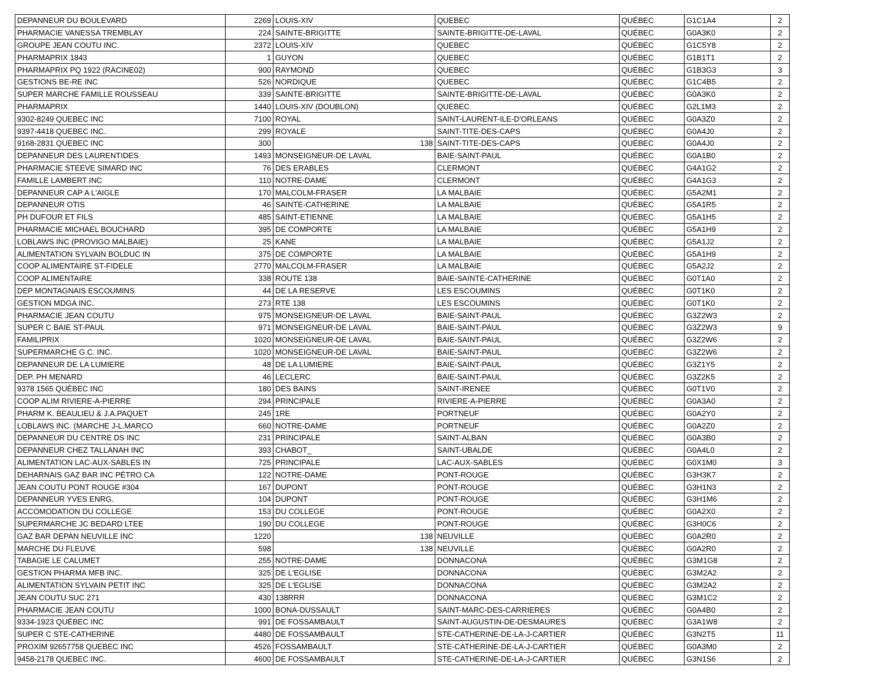| DEPANNEUR DU BOULEVARD | 2269 | LOUIS-XIV | QUEBEC | QUÉBEC | G1C1A4 | 2 |
| PHARMACIE VANESSA TREMBLAY | 224 | SAINTE-BRIGITTE | SAINTE-BRIGITTE-DE-LAVAL | QUÉBEC | G0A3K0 | 2 |
| GROUPE JEAN COUTU INC. | 2372 | LOUIS-XIV | QUEBEC | QUÉBEC | G1C5Y8 | 2 |
| PHARMAPRIX 1843 | 1 | GUYON | QUEBEC | QUÉBEC | G1B1T1 | 2 |
| PHARMAPRIX PQ 1922 (RACINE02) | 900 | RAYMOND | QUEBEC | QUÉBEC | G1B3G3 | 3 |
| GESTIONS BE-RE INC | 526 | NORDIQUE | QUEBEC | QUÉBEC | G1C4B5 | 2 |
| SUPER MARCHE FAMILLE ROUSSEAU | 339 | SAINTE-BRIGITTE | SAINTE-BRIGITTE-DE-LAVAL | QUÉBEC | G0A3K0 | 2 |
| PHARMAPRIX | 1440 | LOUIS-XIV (DOUBLON) | QUEBEC | QUÉBEC | G2L1M3 | 2 |
| 9302-8249 QUEBEC INC | 7100 | ROYAL | SAINT-LAURENT-ILE-D'ORLEANS | QUÉBEC | G0A3Z0 | 2 |
| 9397-4418 QUEBEC INC. | 299 | ROYALE | SAINT-TITE-DES-CAPS | QUÉBEC | G0A4J0 | 2 |
| 9168-2831 QUEBEC INC | 300 | 138 | SAINT-TITE-DES-CAPS | QUÉBEC | G0A4J0 | 2 |
| DEPANNEUR DES LAURENTIDES | 1493 | MONSEIGNEUR-DE LAVAL | BAIE-SAINT-PAUL | QUÉBEC | G0A1B0 | 2 |
| PHARMACIE STEEVE SIMARD INC | 76 | DES ERABLES | CLERMONT | QUÉBEC | G4A1G2 | 2 |
| FAMILLE LAMBERT INC | 110 | NOTRE-DAME | CLERMONT | QUÉBEC | G4A1G3 | 2 |
| DEPANNEUR CAP A L'AIGLE | 170 | MALCOLM-FRASER | LA MALBAIE | QUÉBEC | G5A2M1 | 2 |
| DEPANNEUR OTIS | 46 | SAINTE-CATHERINE | LA MALBAIE | QUÉBEC | G5A1R5 | 2 |
| PH DUFOUR ET FILS | 485 | SAINT-ETIENNE | LA MALBAIE | QUÉBEC | G5A1H5 | 2 |
| PHARMACIE MICHAEL BOUCHARD | 395 | DE COMPORTE | LA MALBAIE | QUÉBEC | G5A1H9 | 2 |
| LOBLAWS INC (PROVIGO MALBAIE) | 25 | KANE | LA MALBAIE | QUÉBEC | G5A1J2 | 2 |
| ALIMENTATION SYLVAIN BOLDUC IN | 375 | DE COMPORTE | LA MALBAIE | QUÉBEC | G5A1H9 | 2 |
| COOP ALIMENTAIRE ST-FIDELE | 2770 | MALCOLM-FRASER | LA MALBAIE | QUÉBEC | G5A2J2 | 2 |
| COOP ALIMENTAIRE | 338 | ROUTE 138 | BAIE-SAINTE-CATHERINE | QUÉBEC | G0T1A0 | 2 |
| DEP MONTAGNAIS ESCOUMINS | 44 | DE LA RESERVE | LES ESCOUMINS | QUÉBEC | G0T1K0 | 2 |
| GESTION MDGA INC. | 273 | RTE 138 | LES ESCOUMINS | QUÉBEC | G0T1K0 | 2 |
| PHARMACIE JEAN COUTU | 975 | MONSEIGNEUR-DE LAVAL | BAIE-SAINT-PAUL | QUÉBEC | G3Z2W3 | 2 |
| SUPER C BAIE ST-PAUL | 971 | MONSEIGNEUR-DE LAVAL | BAIE-SAINT-PAUL | QUÉBEC | G3Z2W3 | 9 |
| FAMILIPRIX | 1020 | MONSEIGNEUR-DE LAVAL | BAIE-SAINT-PAUL | QUÉBEC | G3Z2W6 | 2 |
| SUPERMARCHE G.C. INC. | 1020 | MONSEIGNEUR-DE LAVAL | BAIE-SAINT-PAUL | QUÉBEC | G3Z2W6 | 2 |
| DEPANNEUR DE LA LUMIERE | 48 | DE LA LUMIERE | BAIE-SAINT-PAUL | QUÉBEC | G3Z1Y5 | 2 |
| DEP. PH MENARD | 46 | LECLERC | BAIE-SAINT-PAUL | QUÉBEC | G3Z2K5 | 2 |
| 9378 1565 QUÉBEC INC | 180 | DES BAINS | SAINT-IRENEE | QUÉBEC | G0T1V0 | 2 |
| COOP ALIM RIVIERE-A-PIERRE | 294 | PRINCIPALE | RIVIERE-A-PIERRE | QUÉBEC | G0A3A0 | 2 |
| PHARM K. BEAULIEU & J.A.PAQUET | 245 | 1RE | PORTNEUF | QUÉBEC | G0A2Y0 | 2 |
| LOBLAWS INC. (MARCHE J-L.MARCO | 660 | NOTRE-DAME | PORTNEUF | QUÉBEC | G0A2Z0 | 2 |
| DEPANNEUR DU CENTRE DS INC | 231 | PRINCIPALE | SAINT-ALBAN | QUÉBEC | G0A3B0 | 2 |
| DEPANNEUR CHEZ TALLANAH INC | 393 | CHABOT_ | SAINT-UBALDE | QUÉBEC | G0A4L0 | 2 |
| ALIMENTATION LAC-AUX-SABLES IN | 725 | PRINCIPALE | LAC-AUX-SABLES | QUÉBEC | G0X1M0 | 3 |
| DEHARNAIS GAZ BAR INC PÉTRO CA | 122 | NOTRE-DAME | PONT-ROUGE | QUÉBEC | G3H3K7 | 2 |
| JEAN COUTU PONT ROUGE #304 | 167 | DUPONT | PONT-ROUGE | QUÉBEC | G3H1N3 | 2 |
| DEPANNEUR YVES ENRG. | 104 | DUPONT | PONT-ROUGE | QUÉBEC | G3H1M6 | 2 |
| ACCOMODATION DU COLLEGE | 153 | DU COLLEGE | PONT-ROUGE | QUÉBEC | G0A2X0 | 2 |
| SUPERMARCHE JC BEDARD LTEE | 190 | DU COLLEGE | PONT-ROUGE | QUÉBEC | G3H0C6 | 2 |
| GAZ BAR DEPAN NEUVILLE INC | 1220 | 138 | NEUVILLE | QUÉBEC | G0A2R0 | 2 |
| MARCHE DU FLEUVE | 598 | 138 | NEUVILLE | QUÉBEC | G0A2R0 | 2 |
| TABAGIE LE CALUMET | 255 | NOTRE-DAME | DONNACONA | QUÉBEC | G3M1G8 | 2 |
| GESTION PHARMA MFB INC. | 325 | DE L'EGLISE | DONNACONA | QUÉBEC | G3M2A2 | 2 |
| ALIMENTATION SYLVAIN PETIT INC | 325 | DE L'EGLISE | DONNACONA | QUÉBEC | G3M2A2 | 2 |
| JEAN COUTU SUC 271 | 430 | 138RRR | DONNACONA | QUÉBEC | G3M1C2 | 2 |
| PHARMACIE JEAN COUTU | 1000 | BONA-DUSSAULT | SAINT-MARC-DES-CARRIERES | QUÉBEC | G0A4B0 | 2 |
| 9334-1923 QUÉBEC INC | 991 | DE FOSSAMBAULT | SAINT-AUGUSTIN-DE-DESMAURES | QUÉBEC | G3A1W8 | 2 |
| SUPER C STE-CATHERINE | 4480 | DE FOSSAMBAULT | STE-CATHERINE-DE-LA-J-CARTIER | QUÉBEC | G3N2T5 | 11 |
| PROXIM 92657758 QUEBEC INC | 4526 | FOSSAMBAULT | STE-CATHERINE-DE-LA-J-CARTIER | QUÉBEC | G0A3M0 | 2 |
| 9458-2178 QUEBEC INC. | 4600 | DE FOSSAMBAULT | STE-CATHERINE-DE-LA-J-CARTIER | QUÉBEC | G3N1S6 | 2 |